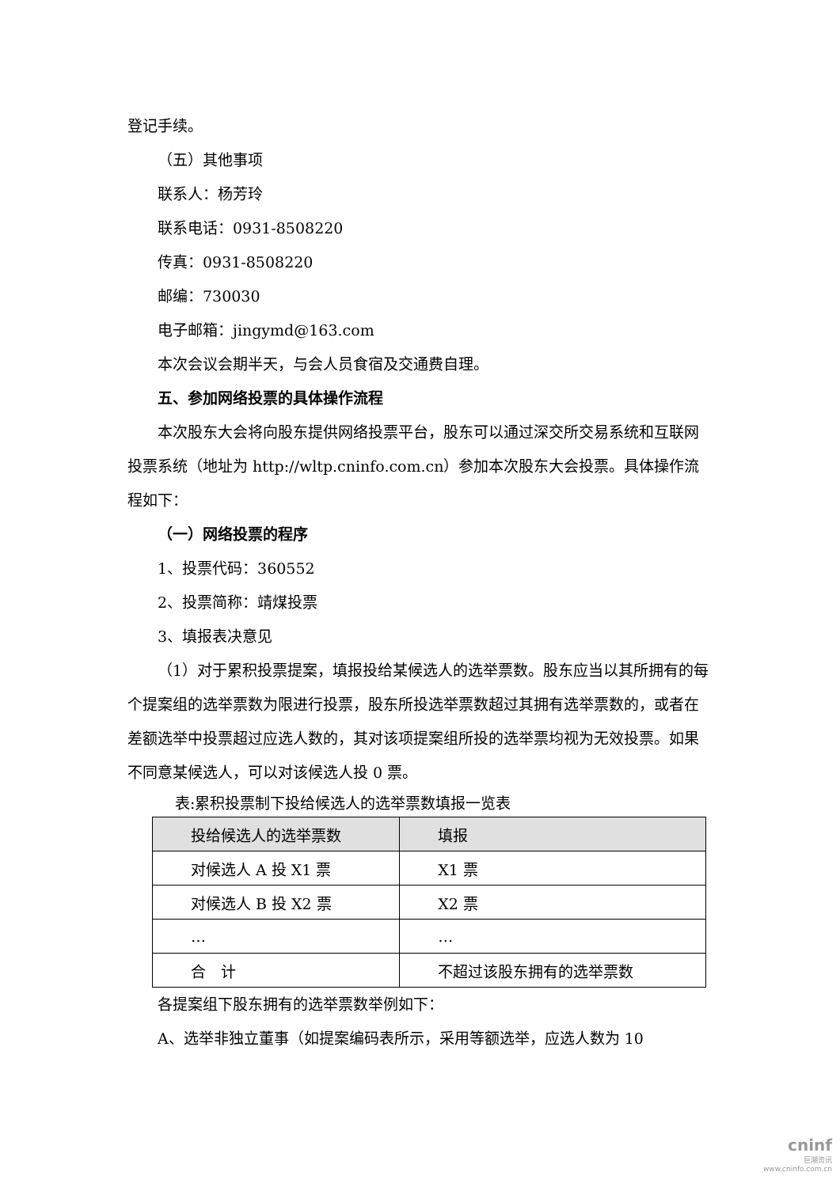登记手续。
（五）其他事项
联系人：杨芳玲
联系电话：0931-8508220
传真：0931-8508220
邮编：730030
电子邮箱：jingymd@163.com
本次会议会期半天，与会人员食宿及交通费自理。
五、参加网络投票的具体操作流程
本次股东大会将向股东提供网络投票平台，股东可以通过深交所交易系统和互联网投票系统（地址为 http://wltp.cninfo.com.cn）参加本次股东大会投票。具体操作流程如下：
（一）网络投票的程序
1、投票代码：360552
2、投票简称：靖煤投票
3、填报表决意见
（1）对于累积投票提案，填报投给某候选人的选举票数。股东应当以其所拥有的每个提案组的选举票数为限进行投票，股东所投选举票数超过其拥有选举票数的，或者在差额选举中投票超过应选人数的，其对该项提案组所投的选举票均视为无效投票。如果不同意某候选人，可以对该候选人投 0 票。
表:累积投票制下投给候选人的选举票数填报一览表
| 投给候选人的选举票数 | 填报 |
| 对候选人 A 投 X1 票 | X1 票 |
| 对候选人 B 投 X2 票 | X2 票 |
| … | … |
| 合 计 | 不超过该股东拥有的选举票数 |
各提案组下股东拥有的选举票数举例如下：
A、选举非独立董事（如提案编码表所示，采用等额选举，应选人数为 10
cninf
巨潮资讯
www.cninfo.com.cn